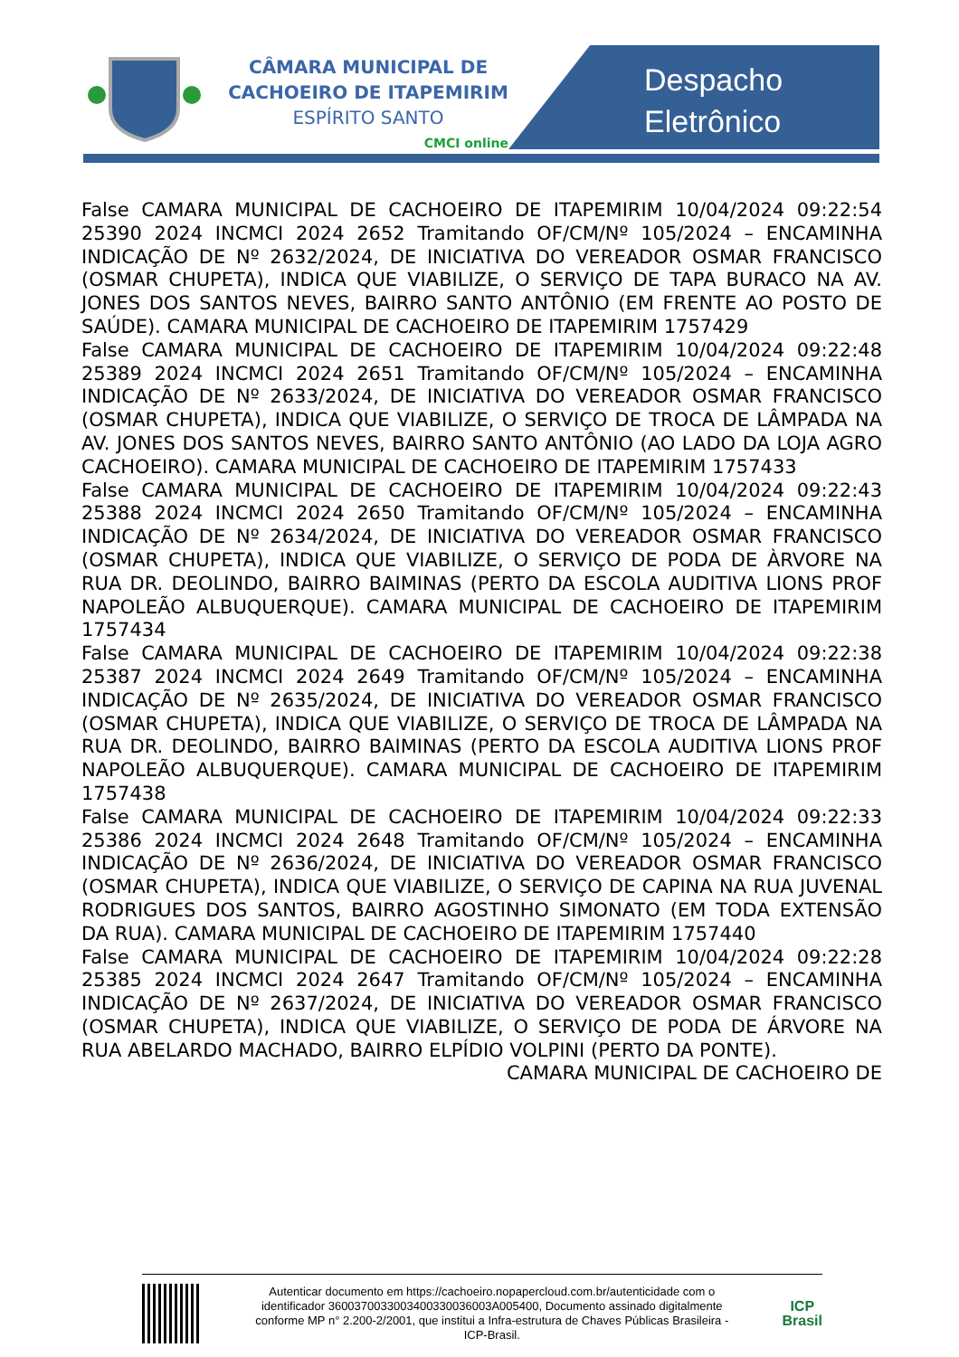CÂMARA MUNICIPAL DE
CACHOEIRO DE ITAPEMIRIM
ESPÍRITO SANTO
CMCI online
Despacho
Eletrônico
False CAMARA MUNICIPAL DE CACHOEIRO DE ITAPEMIRIM 10/04/2024 09:22:54 25390 2024 INCMCI 2024 2652 Tramitando OF/CM/Nº 105/2024 – ENCAMINHA INDICAÇÃO DE Nº 2632/2024, DE INICIATIVA DO VEREADOR OSMAR FRANCISCO (OSMAR CHUPETA), INDICA QUE VIABILIZE, O SERVIÇO DE TAPA BURACO NA AV. JONES DOS SANTOS NEVES, BAIRRO SANTO ANTÔNIO (EM FRENTE AO POSTO DE SAÚDE). CAMARA MUNICIPAL DE CACHOEIRO DE ITAPEMIRIM 1757429
False CAMARA MUNICIPAL DE CACHOEIRO DE ITAPEMIRIM 10/04/2024 09:22:48 25389 2024 INCMCI 2024 2651 Tramitando OF/CM/Nº 105/2024 – ENCAMINHA INDICAÇÃO DE Nº 2633/2024, DE INICIATIVA DO VEREADOR OSMAR FRANCISCO (OSMAR CHUPETA), INDICA QUE VIABILIZE, O SERVIÇO DE TROCA DE LÂMPADA NA AV. JONES DOS SANTOS NEVES, BAIRRO SANTO ANTÔNIO (AO LADO DA LOJA AGRO CACHOEIRO). CAMARA MUNICIPAL DE CACHOEIRO DE ITAPEMIRIM 1757433
False CAMARA MUNICIPAL DE CACHOEIRO DE ITAPEMIRIM 10/04/2024 09:22:43 25388 2024 INCMCI 2024 2650 Tramitando OF/CM/Nº 105/2024 – ENCAMINHA INDICAÇÃO DE Nº 2634/2024, DE INICIATIVA DO VEREADOR OSMAR FRANCISCO (OSMAR CHUPETA), INDICA QUE VIABILIZE, O SERVIÇO DE PODA DE ÀRVORE NA RUA DR. DEOLINDO, BAIRRO BAIMINAS (PERTO DA ESCOLA AUDITIVA LIONS PROF NAPOLEÃO ALBUQUERQUE). CAMARA MUNICIPAL DE CACHOEIRO DE ITAPEMIRIM 1757434
False CAMARA MUNICIPAL DE CACHOEIRO DE ITAPEMIRIM 10/04/2024 09:22:38 25387 2024 INCMCI 2024 2649 Tramitando OF/CM/Nº 105/2024 – ENCAMINHA INDICAÇÃO DE Nº 2635/2024, DE INICIATIVA DO VEREADOR OSMAR FRANCISCO (OSMAR CHUPETA), INDICA QUE VIABILIZE, O SERVIÇO DE TROCA DE LÂMPADA NA RUA DR. DEOLINDO, BAIRRO BAIMINAS (PERTO DA ESCOLA AUDITIVA LIONS PROF NAPOLEÃO ALBUQUERQUE). CAMARA MUNICIPAL DE CACHOEIRO DE ITAPEMIRIM 1757438
False CAMARA MUNICIPAL DE CACHOEIRO DE ITAPEMIRIM 10/04/2024 09:22:33 25386 2024 INCMCI 2024 2648 Tramitando OF/CM/Nº 105/2024 – ENCAMINHA INDICAÇÃO DE Nº 2636/2024, DE INICIATIVA DO VEREADOR OSMAR FRANCISCO (OSMAR CHUPETA), INDICA QUE VIABILIZE, O SERVIÇO DE CAPINA NA RUA JUVENAL RODRIGUES DOS SANTOS, BAIRRO AGOSTINHO SIMONATO (EM TODA EXTENSÃO DA RUA). CAMARA MUNICIPAL DE CACHOEIRO DE ITAPEMIRIM 1757440
False CAMARA MUNICIPAL DE CACHOEIRO DE ITAPEMIRIM 10/04/2024 09:22:28 25385 2024 INCMCI 2024 2647 Tramitando OF/CM/Nº 105/2024 – ENCAMINHA INDICAÇÃO DE Nº 2637/2024, DE INICIATIVA DO VEREADOR OSMAR FRANCISCO (OSMAR CHUPETA), INDICA QUE VIABILIZE, O SERVIÇO DE PODA DE ÁRVORE NA RUA ABELARDO MACHADO, BAIRRO ELPÍDIO VOLPINI (PERTO DA PONTE).
CAMARA MUNICIPAL DE CACHOEIRO DE
Autenticar documento em https://cachoeiro.nopapercloud.com.br/autenticidade com o identificador 360037003300340033003600​3A005400, Documento assinado digitalmente conforme MP n° 2.200-2/2001, que institui a Infra-estrutura de Chaves Públicas Brasileira - ICP-Brasil.
ICP
Brasil